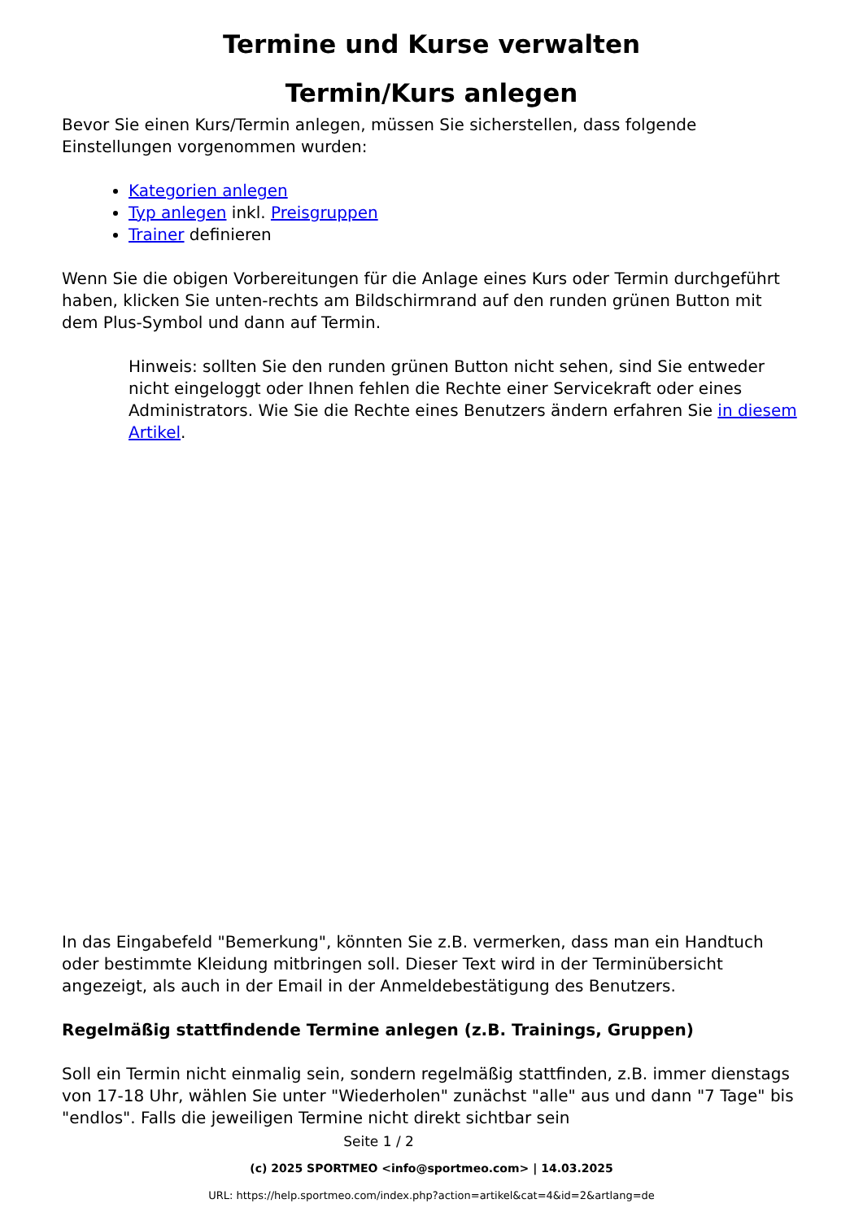Termine und Kurse verwalten
Termin/Kurs anlegen
Bevor Sie einen Kurs/Termin anlegen, müssen Sie sicherstellen, dass folgende Einstellungen vorgenommen wurden:
Kategorien anlegen
Typ anlegen inkl. Preisgruppen
Trainer definieren
Wenn Sie die obigen Vorbereitungen für die Anlage eines Kurs oder Termin durchgeführt haben, klicken Sie unten-rechts am Bildschirmrand auf den runden grünen Button mit dem Plus-Symbol und dann auf Termin.
Hinweis: sollten Sie den runden grünen Button nicht sehen, sind Sie entweder nicht eingeloggt oder Ihnen fehlen die Rechte einer Servicekraft oder eines Administrators. Wie Sie die Rechte eines Benutzers ändern erfahren Sie in diesem Artikel.
In das Eingabefeld "Bemerkung", könnten Sie z.B. vermerken, dass man ein Handtuch oder bestimmte Kleidung mitbringen soll. Dieser Text wird in der Terminübersicht angezeigt, als auch in der Email in der Anmeldebestätigung des Benutzers.
Regelmäßig stattfindende Termine anlegen (z.B. Trainings, Gruppen)
Soll ein Termin nicht einmalig sein, sondern regelmäßig stattfinden, z.B. immer dienstags von 17-18 Uhr, wählen Sie unter "Wiederholen" zunächst "alle" aus und dann "7 Tage" bis "endlos". Falls die jeweiligen Termine nicht direkt sichtbar sein
Seite 1 / 2
(c) 2025 SPORTMEO <info@sportmeo.com> | 14.03.2025
URL: https://help.sportmeo.com/index.php?action=artikel&cat=4&id=2&artlang=de